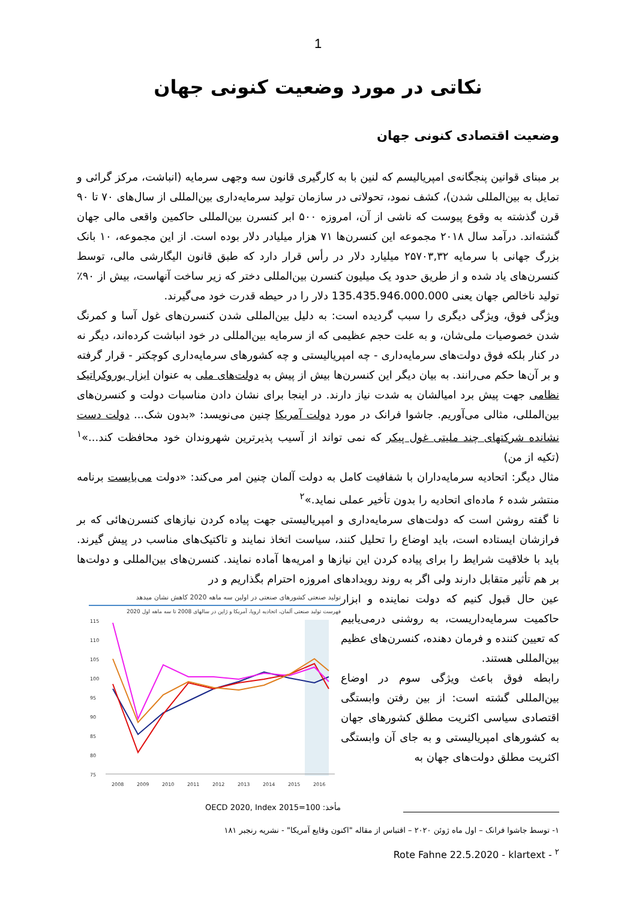1
نکاتی در مورد وضعیت کنونی جهان
وضعیت اقتصادی کنونی جهان
بر مبنای قوانین پنجگانه‌ی امپریالیسم که لنین با به کارگیری قانون سه وجهی سرمایه (انباشت، مرکز گرائی و تمایل به بین‌المللی شدن)، کشف نمود، تحولاتی در سازمان تولید سرمایه‌داری بین‌المللی از سال‌های ۷۰ تا ۹۰ قرن گذشته به وقوع پیوست که ناشی از آن، امروزه ۵۰۰ ابر کنسرن بین‌المللی حاکمین واقعی مالی جهان گشته‌اند. درآمد سال ۲۰۱۸ مجموعه این کنسرن‌ها ۷۱ هزار میلیادر دلار بوده است. از این مجموعه، ۱۰ بانک بزرگ جهانی با سرمایه ۲۵۷۰۳,۳۲ میلیارد دلار در رأس قرار دارد که طبق قانون الیگارشی مالی، توسط کنسرن‌های یاد شده و از طریق حدود یک میلیون کنسرن بین‌المللی دختر که زیر ساخت آنهاست، بیش از ۹۰٪ تولید ناخالص جهان یعنی 135.435.946.000.000 دلار را در حیطه قدرت خود می‌گیرند.
ویژگی فوق، ویژگی دیگری را سبب گردیده است: به دلیل بین‌المللی شدن کنسرن‌های غول آسا و کمرنگ شدن خصوصیات ملی‌شان، و به علت حجم عظیمی که از سرمایه بین‌المللی در خود انباشت کرده‌اند، دیگر نه در کنار بلکه فوق دولت‌های سرمایه‌داری - چه امپریالیستی و چه کشورهای سرمایه‌داری کوچکتر - قرار گرفته و بر آن‌ها حکم می‌رانند. به بیان دیگر این کنسرن‌ها بیش از پیش به دولت‌های ملی به عنوان ابزار بوروکراتیک نظامی جهت پیش برد امیالشان به شدت نیاز دارند. در اینجا برای نشان دادن مناسبات دولت و کنسرن‌های بین‌المللی، مثالی می‌آوریم. جاشوا فرانک در مورد دولت آمریکا چنین می‌نویسد: «بدون شک... دولت دست نشانده شرکتهای چند ملیتی غول پیکر که نمی تواند از آسیب پذیرترین شهروندان خود محافظت کند...»<sup>۱</sup> (تکیه از من)
مثال دیگر: اتحادیه سرمایه‌داران با شفافیت کامل به دولت آلمان چنین امر می‌کند: «دولت می‌بایست برنامه منتشر شده ۶ ماده‌ای اتحادیه را بدون تأخیر عملی نماید.»<sup>۲</sup>
نا گفته روشن است که دولت‌های سرمایه‌داری و امپریالیستی جهت پیاده کردن نیازهای کنسرن‌هائی که بر فرازشان ایستاده است، باید اوضاع را تحلیل کنند، سیاست اتخاذ نمایند و تاکتیک‌های مناسب در پیش گیرند. باید با خلاقیت شرایط را برای پیاده کردن این نیازها و امریه‌ها آماده نمایند. کنسرن‌های بین‌المللی و دولت‌ها بر هم تأثیر متقابل دارند ولی اگر به روند رویدادهای امروزه احترام بگذاریم و در
تولید صنعتی کشورهای صنعتی در اولین سه ماهه 2020 کاهش نشان میدهد
فهرست تولید صنعتی آلمان، اتحادیه اروپا، آمریکا و ژاپن در سالهای 2008 تا سه ماهه اول 2020
115
110
105
100
95
90
85
80
75
2008
2009
2010
2011
2012
2013
2014
2015
2016
مأخذ: OECD 2020, Index 2015=100
عین حال قبول کنیم که دولت نماینده و ابزار حاکمیت سرمایه‌داریست، به روشنی درمی‌یابیم که تعیین کننده و فرمان دهنده، کنسرن‌های عظیم بین‌المللی هستند.
رابطه فوق باعث ویژگی سوم در اوضاع بین‌المللی گشته است: از بین رفتن وابستگی اقتصادی سیاسی اکثریت مطلق کشورهای جهان به کشورهای امپریالیستی و به جای آن وابستگی اکثریت مطلق دولت‌های جهان به
۱- توسط جاشوا فرانک – اول ماه ژوئن ۲۰۲۰ – اقتباس از مقاله "اکنون وقایع آمریکا" - نشریه رنجبر ۱۸۱
<sup>۲</sup> - Rote Fahne 22.5.2020 - klartext